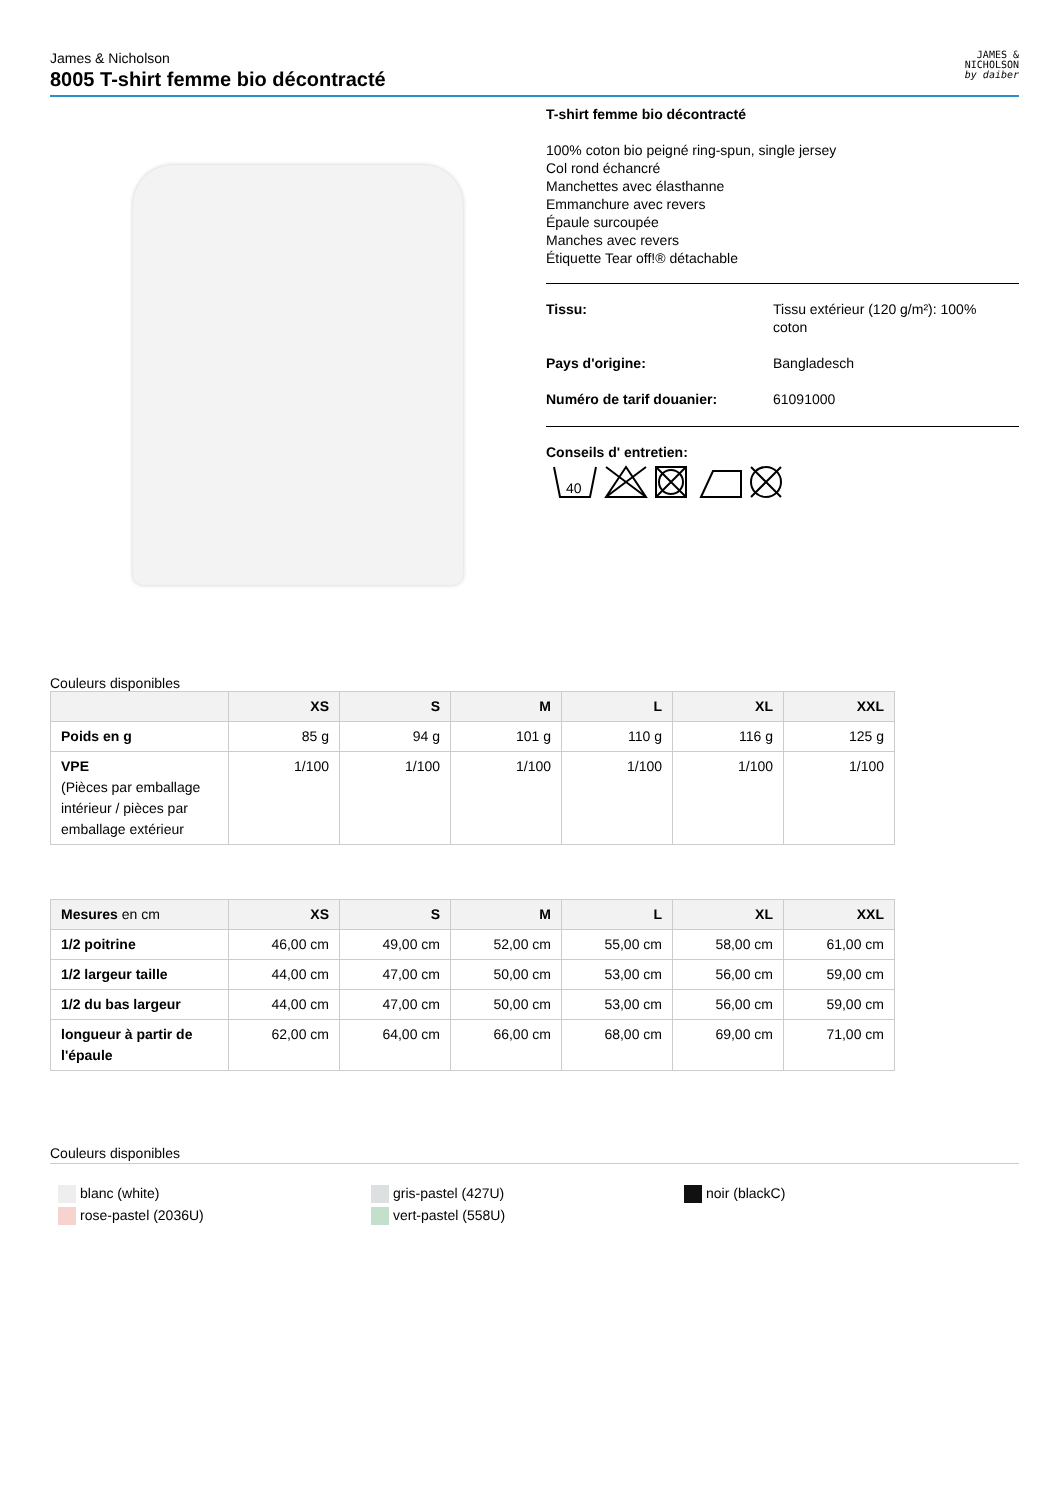James & Nicholson
8005 T-shirt femme bio décontracté
JAMES &
NICHOLSON
by daiber
T-shirt femme bio décontracté
100% coton bio peigné ring-spun, single jersey
Col rond échancré
Manchettes avec élasthanne
Emmanchure avec revers
Épaule surcoupée
Manches avec revers
Étiquette Tear off!® détachable
Tissu: Tissu extérieur (120 g/m²): 100%
coton
Pays d'origine: Bangladesch
Numéro de tarif douanier: 61091000
Conseils d' entretien:
40
Couleurs disponibles
| | XS | S | M | L | XL | XXL |
| --- | --- | --- | --- | --- | --- | --- |
| Poids en g | 85 g | 94 g | 101 g | 110 g | 116 g | 125 g |
| VPE (Pièces par emballage intérieur / pièces par emballage extérieur | 1/100 | 1/100 | 1/100 | 1/100 | 1/100 | 1/100 |
| Mesures en cm | XS | S | M | L | XL | XXL |
| --- | --- | --- | --- | --- | --- | --- |
| 1/2 poitrine | 46,00 cm | 49,00 cm | 52,00 cm | 55,00 cm | 58,00 cm | 61,00 cm |
| 1/2 largeur taille | 44,00 cm | 47,00 cm | 50,00 cm | 53,00 cm | 56,00 cm | 59,00 cm |
| 1/2 du bas largeur | 44,00 cm | 47,00 cm | 50,00 cm | 53,00 cm | 56,00 cm | 59,00 cm |
| longueur à partir de l'épaule | 62,00 cm | 64,00 cm | 66,00 cm | 68,00 cm | 69,00 cm | 71,00 cm |
Couleurs disponibles
blanc (white)
rose-pastel (2036U)
gris-pastel (427U)
vert-pastel (558U)
noir (blackC)